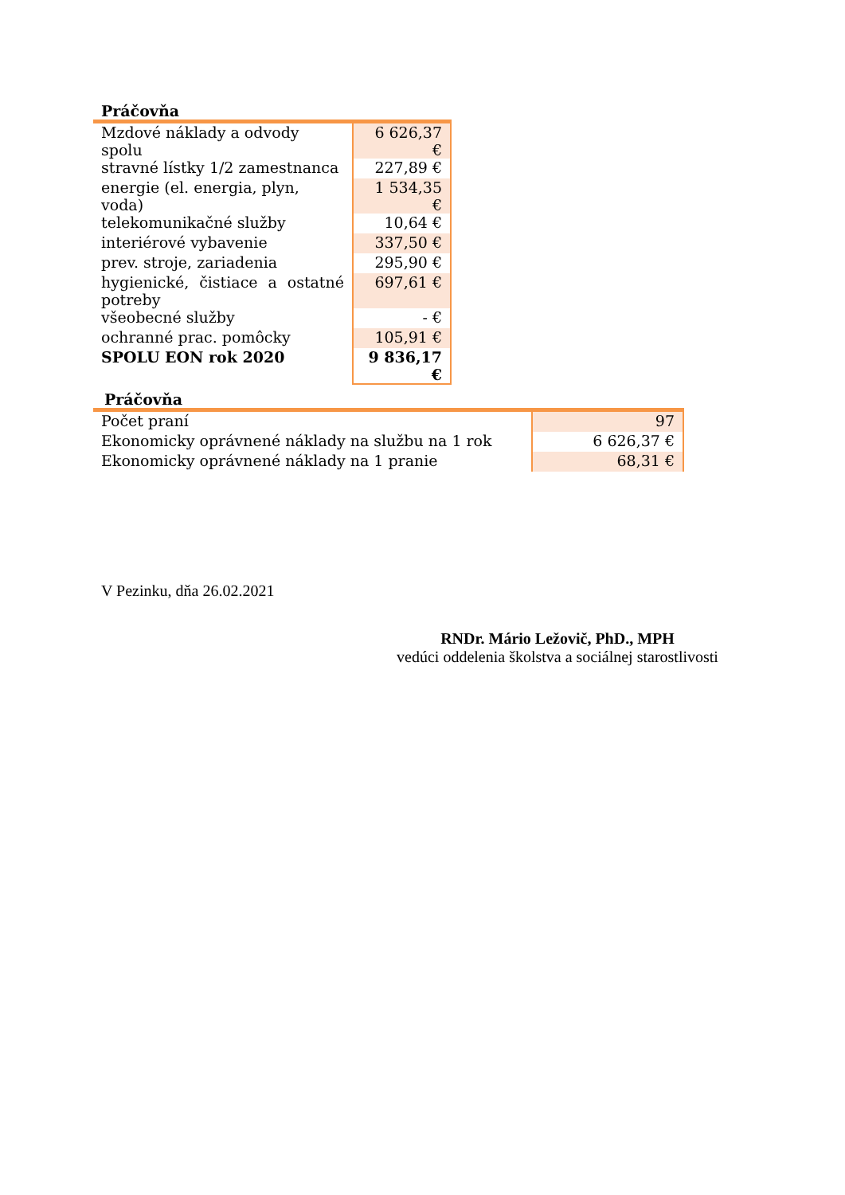Práčovňa
| Mzdové náklady a odvody spolu | 6 626,37 € |
| stravné lístky 1/2 zamestnanca | 227,89 € |
| energie (el. energia, plyn, voda) | 1 534,35 € |
| telekomunikačné služby | 10,64 € |
| interiérové vybavenie | 337,50 € |
| prev. stroje, zariadenia | 295,90 € |
| hygienické, čistiace a ostatné potreby | 697,61 € |
| všeobecné služby | - € |
| ochranné prac. pomôcky | 105,91 € |
| SPOLU EON rok 2020 | 9 836,17 € |
Práčovňa
| Počet praní | 97 |
| Ekonomicky oprávnené náklady na službu na 1 rok | 6 626,37 € |
| Ekonomicky oprávnené náklady na 1 pranie | 68,31 € |
V Pezinku, dňa 26.02.2021
RNDr. Mário Ležovič, PhD., MPH
vedúci oddelenia školstva a sociálnej starostlivosti